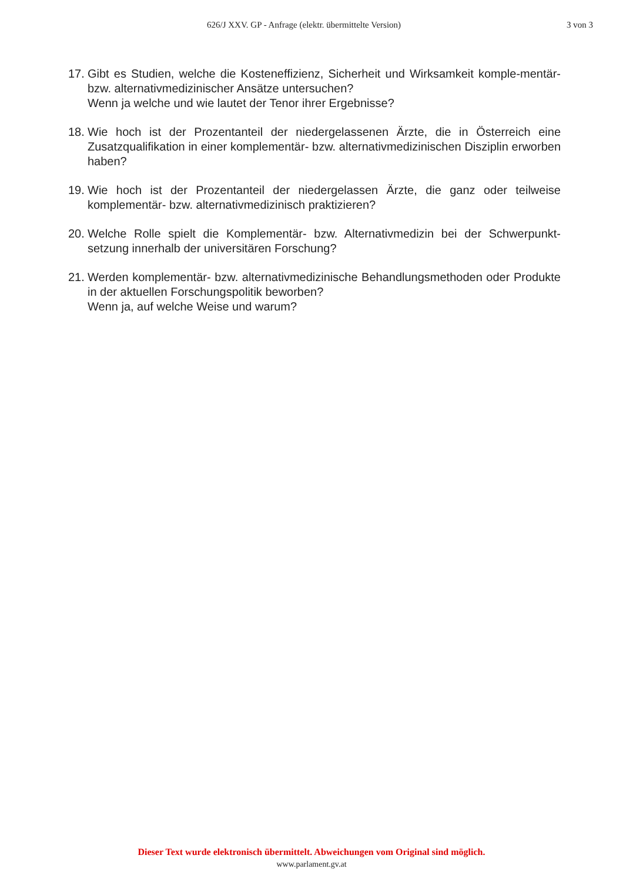626/J XXV. GP - Anfrage (elektr. übermittelte Version) 3 von 3
17.
Gibt es Studien, welche die Kosteneffizienz, Sicherheit und Wirksamkeit komple-mentär- bzw. alternativmedizinischer Ansätze untersuchen?
Wenn ja welche und wie lautet der Tenor ihrer Ergebnisse?
18.
Wie hoch ist der Prozentanteil der niedergelassenen Ärzte, die in Österreich eine Zusatzqualifikation in einer komplementär- bzw. alternativmedizinischen Disziplin erworben haben?
19.
Wie hoch ist der Prozentanteil der niedergelassen Ärzte, die ganz oder teilweise komplementär- bzw. alternativmedizinisch praktizieren?
20.
Welche Rolle spielt die Komplementär- bzw. Alternativmedizin bei der Schwerpunkt-setzung innerhalb der universitären Forschung?
21.
Werden komplementär- bzw. alternativmedizinische Behandlungsmethoden oder Produkte in der aktuellen Forschungspolitik beworben?
Wenn ja, auf welche Weise und warum?
Dieser Text wurde elektronisch übermittelt. Abweichungen vom Original sind möglich.
www.parlament.gv.at